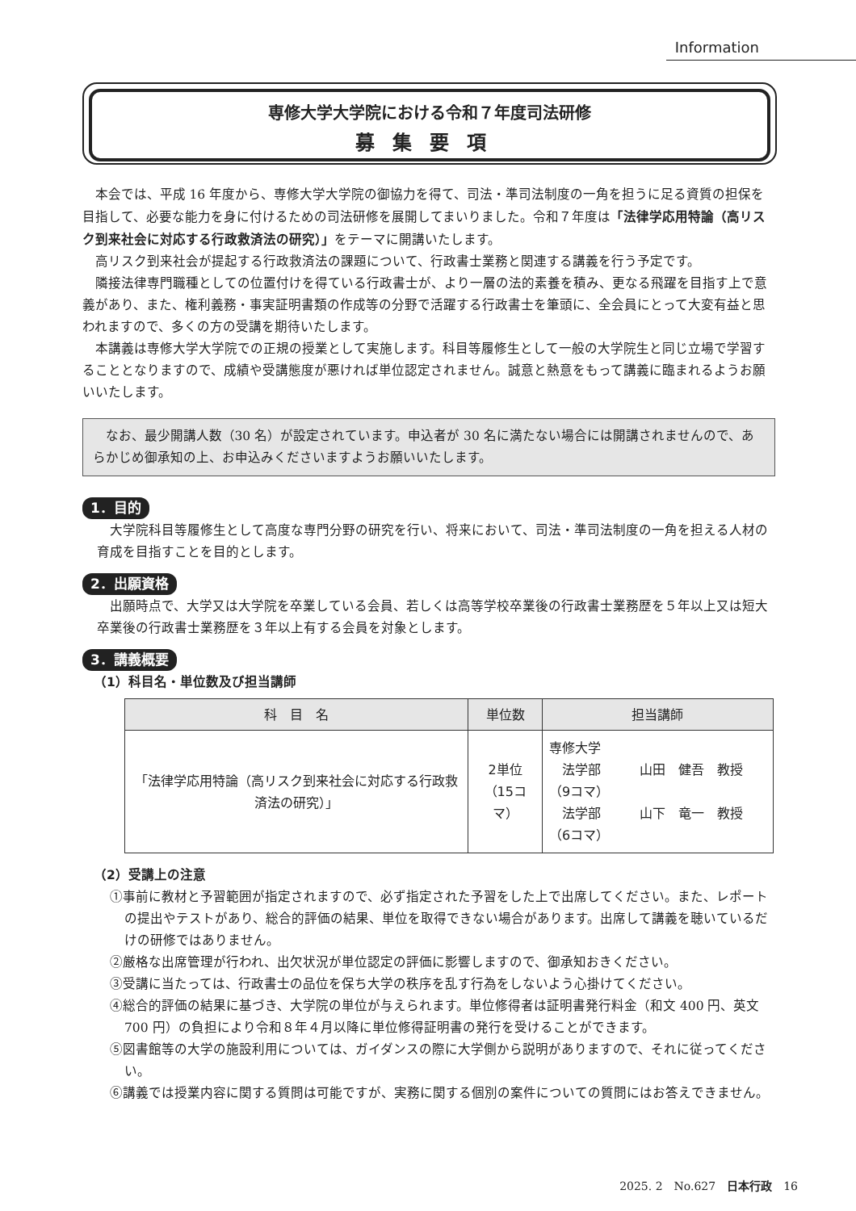Information
専修大学大学院における令和７年度司法研修
募集要項
本会では、平成 16 年度から、専修大学大学院の御協力を得て、司法・準司法制度の一角を担うに足る資質の担保を目指して、必要な能力を身に付けるための司法研修を展開してまいりました。令和７年度は「法律学応用特論（高リスク到来社会に対応する行政救済法の研究）」をテーマに開講いたします。
高リスク到来社会が提起する行政救済法の課題について、行政書士業務と関連する講義を行う予定です。
隣接法律専門職種としての位置付けを得ている行政書士が、より一層の法的素養を積み、更なる飛躍を目指す上で意義があり、また、権利義務・事実証明書類の作成等の分野で活躍する行政書士を筆頭に、全会員にとって大変有益と思われますので、多くの方の受講を期待いたします。
本講義は専修大学大学院での正規の授業として実施します。科目等履修生として一般の大学院生と同じ立場で学習することとなりますので、成績や受講態度が悪ければ単位認定されません。誠意と熱意をもって講義に臨まれるようお願いいたします。
なお、最少開講人数（30 名）が設定されています。申込者が 30 名に満たない場合には開講されませんので、あらかじめ御承知の上、お申込みくださいますようお願いいたします。
1．目的
大学院科目等履修生として高度な専門分野の研究を行い、将来において、司法・準司法制度の一角を担える人材の育成を目指すことを目的とします。
2．出願資格
出願時点で、大学又は大学院を卒業している会員、若しくは高等学校卒業後の行政書士業務歴を５年以上又は短大卒業後の行政書士業務歴を３年以上有する会員を対象とします。
3．講義概要
（1）科目名・単位数及び担当講師
| 科 目 名 | 単位数 | 担当講師 |
| --- | --- | --- |
| 「法律学応用特論（高リスク到来社会に対応する行政救済法の研究）」 | 2単位 （15コマ） | 専修大学 法学部 山田 健吾 教授 （9コマ） 法学部 山下 竜一 教授 （6コマ） |
（2）受講上の注意
①事前に教材と予習範囲が指定されますので、必ず指定された予習をした上で出席してください。また、レポートの提出やテストがあり、総合的評価の結果、単位を取得できない場合があります。出席して講義を聴いているだけの研修ではありません。
②厳格な出席管理が行われ、出欠状況が単位認定の評価に影響しますので、御承知おきください。
③受講に当たっては、行政書士の品位を保ち大学の秩序を乱す行為をしないよう心掛けてください。
④総合的評価の結果に基づき、大学院の単位が与えられます。単位修得者は証明書発行料金（和文 400 円、英文 700 円）の負担により令和８年４月以降に単位修得証明書の発行を受けることができます。
⑤図書館等の大学の施設利用については、ガイダンスの際に大学側から説明がありますので、それに従ってください。
⑥講義では授業内容に関する質問は可能ですが、実務に関する個別の案件についての質問にはお答えできません。
2025. 2　No.627　日本行政　16